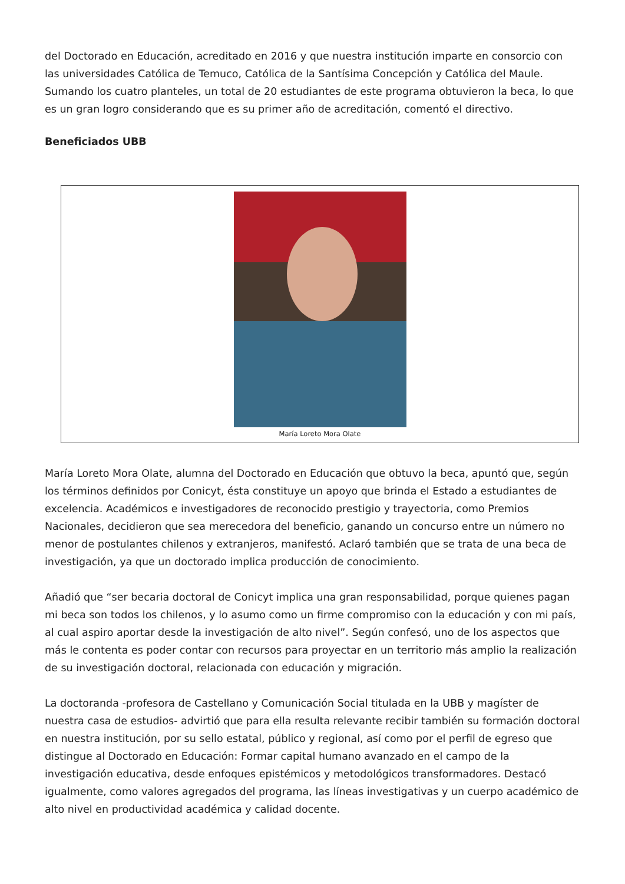del Doctorado en Educación, acreditado en 2016 y que nuestra institución imparte en consorcio con las universidades Católica de Temuco, Católica de la Santísima Concepción y Católica del Maule. Sumando los cuatro planteles, un total de 20 estudiantes de este programa obtuvieron la beca, lo que es un gran logro considerando que es su primer año de acreditación, comentó el directivo.
Beneficiados UBB
María Loreto Mora Olate
María Loreto Mora Olate, alumna del Doctorado en Educación que obtuvo la beca, apuntó que, según los términos definidos por Conicyt, ésta constituye un apoyo que brinda el Estado a estudiantes de excelencia. Académicos e investigadores de reconocido prestigio y trayectoria, como Premios Nacionales, decidieron que sea merecedora del beneficio, ganando un concurso entre un número no menor de postulantes chilenos y extranjeros, manifestó. Aclaró también que se trata de una beca de investigación, ya que un doctorado implica producción de conocimiento.
Añadió que “ser becaria doctoral de Conicyt implica una gran responsabilidad, porque quienes pagan mi beca son todos los chilenos, y lo asumo como un firme compromiso con la educación y con mi país, al cual aspiro aportar desde la investigación de alto nivel”. Según confesó, uno de los aspectos que más le contenta es poder contar con recursos para proyectar en un territorio más amplio la realización de su investigación doctoral, relacionada con educación y migración.
La doctoranda -profesora de Castellano y Comunicación Social titulada en la UBB y magíster de nuestra casa de estudios- advirtió que para ella resulta relevante recibir también su formación doctoral en nuestra institución, por su sello estatal, público y regional, así como por el perfil de egreso que distingue al Doctorado en Educación: Formar capital humano avanzado en el campo de la investigación educativa, desde enfoques epistémicos y metodológicos transformadores. Destacó igualmente, como valores agregados del programa, las líneas investigativas y un cuerpo académico de alto nivel en productividad académica y calidad docente.